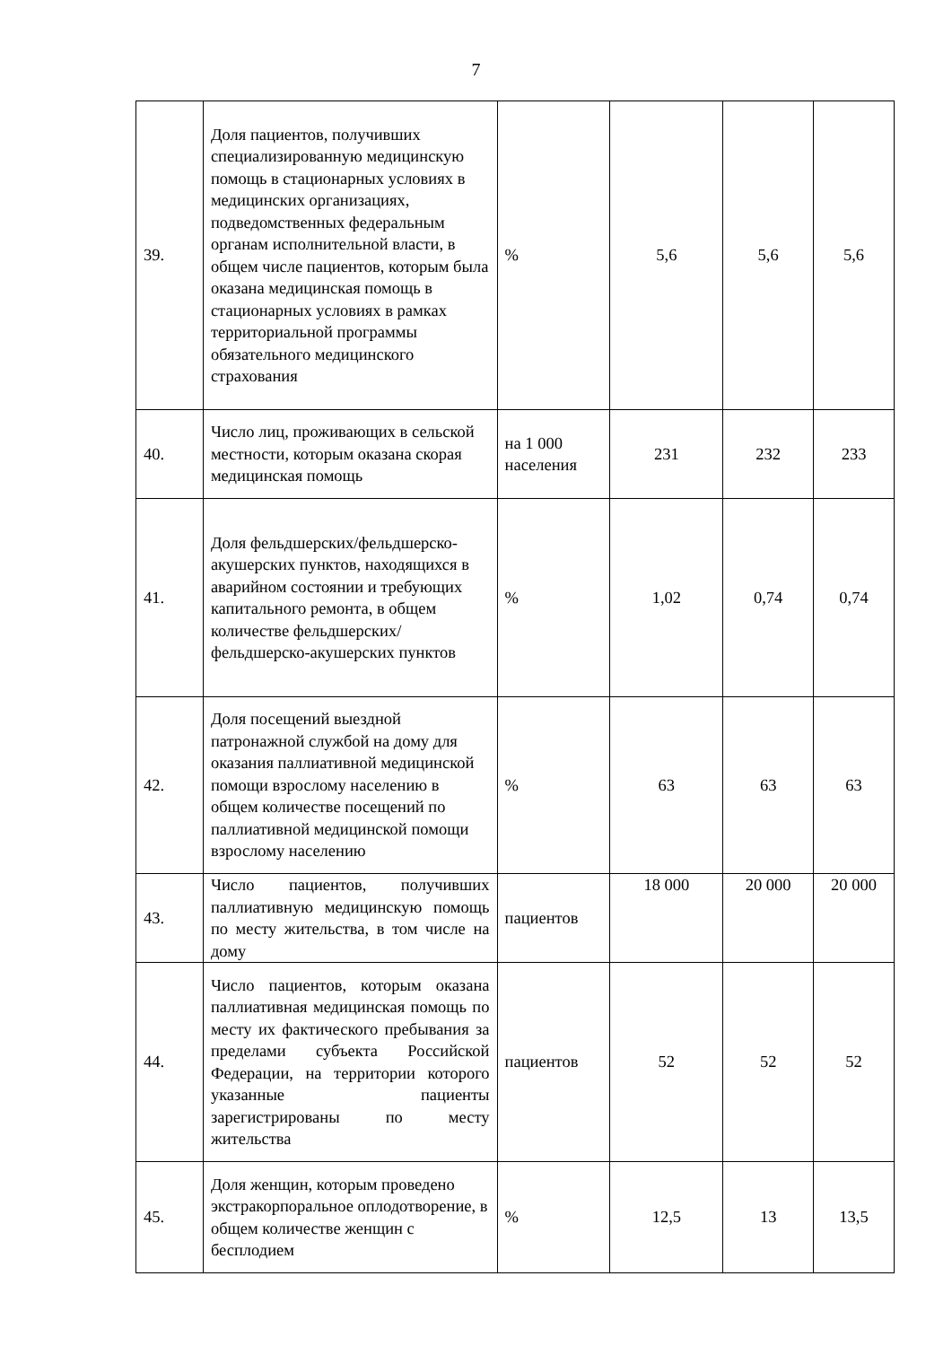7
| 39. | Доля пациентов, получивших специализированную медицинскую помощь в стационарных условиях в медицинских организациях, подведомственных федеральным органам исполнительной власти, в общем числе пациентов, которым была оказана медицинская помощь в стационарных условиях в рамках территориальной программы обязательного медицинского страхования | % | 5,6 | 5,6 | 5,6 |
| 40. | Число лиц, проживающих в сельской местности, которым оказана скорая медицинская помощь | на 1 000 населения | 231 | 232 | 233 |
| 41. | Доля фельдшерских/фельдшерско-акушерских пунктов, находящихся в аварийном состоянии и требующих капитального ремонта, в общем количестве фельдшерских/фельдшерско-акушерских пунктов | % | 1,02 | 0,74 | 0,74 |
| 42. | Доля посещений выездной патронажной службой на дому для оказания паллиативной медицинской помощи взрослому населению в общем количестве посещений по паллиативной медицинской помощи взрослому населению | % | 63 | 63 | 63 |
| 43. | Число пациентов, получивших паллиативную медицинскую помощь по месту жительства, в том числе на дому | пациентов | 18 000 | 20 000 | 20 000 |
| 44. | Число пациентов, которым оказана паллиативная медицинская помощь по месту их фактического пребывания за пределами субъекта Российской Федерации, на территории которого указанные пациенты зарегистрированы по месту жительства | пациентов | 52 | 52 | 52 |
| 45. | Доля женщин, которым проведено экстракорпоральное оплодотворение, в общем количестве женщин с бесплодием | % | 12,5 | 13 | 13,5 |